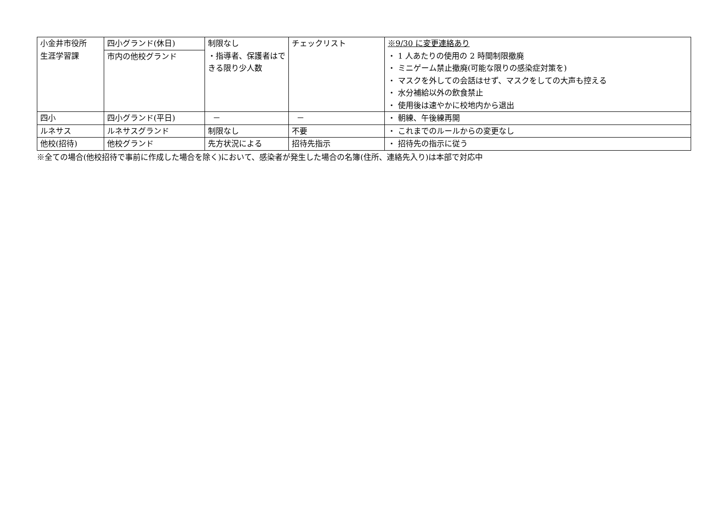| 小金井市役所 生涯学習課 | 四小グランド(休日) 市内の他校グランド | 制限なし ・指導者、保護者はできる限り少人数 | チェックリスト | ※9/30 に変更連絡あり ・ 1 人あたりの使用の 2 時間制限撤廃 ・ ミニゲーム禁止撤廃(可能な限りの感染症対策を) ・ マスクを外しての会話はせず、マスクをしての大声も控える ・ 水分補給以外の飲食禁止 ・ 使用後は速やかに校地内から退出 |
| 四小 | 四小グランド(平日) | － | － | ・ 朝練、午後練再開 |
| ルネサス | ルネサスグランド | 制限なし | 不要 | ・ これまでのルールからの変更なし |
| 他校(招待) | 他校グランド | 先方状況による | 招待先指示 | ・ 招待先の指示に従う |
※全ての場合(他校招待で事前に作成した場合を除く)において、感染者が発生した場合の名簿(住所、連絡先入り)は本部で対応中